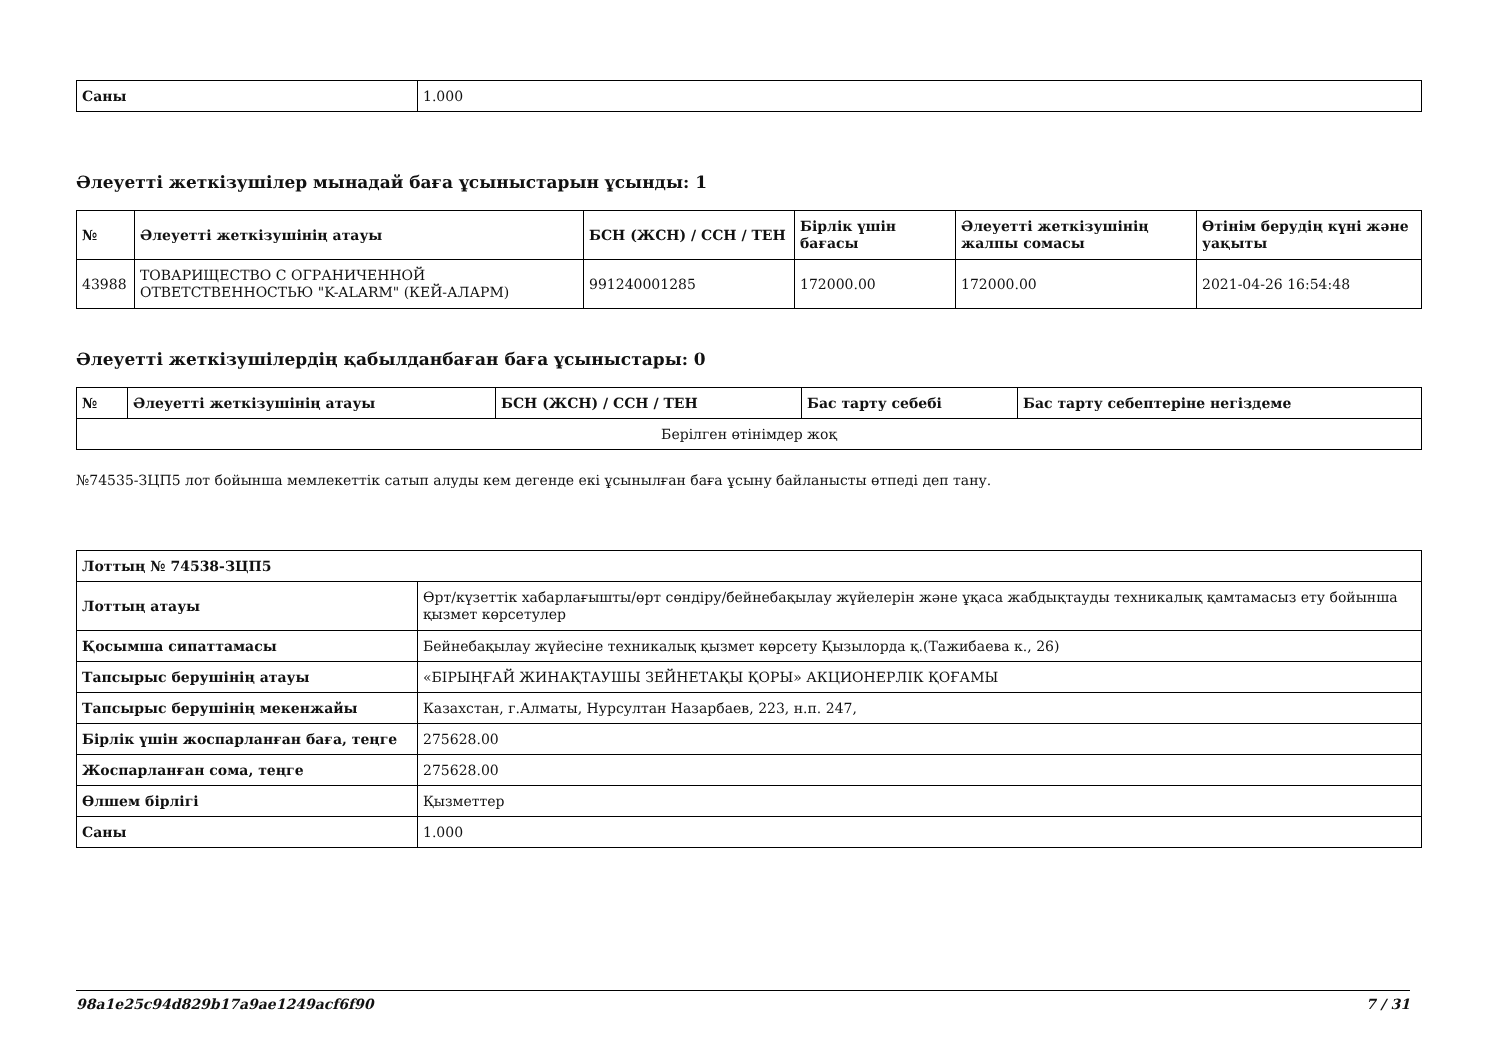| Саны | 1.000 |
Әлеуетті жеткізушілер мынадай баға ұсыныстарын ұсынды: 1
| № | Әлеуетті жеткізушінің атауы | БСН (ЖСН) / ССН / ТЕН | Бірлік үшін бағасы | Әлеуетті жеткізушінің жалпы сомасы | Өтінім берудің күні және уақыты |
| --- | --- | --- | --- | --- | --- |
| 43988 | ТОВАРИЩЕСТВО С ОГРАНИЧЕННОЙ ОТВЕТСТВЕННОСТЬЮ "K-ALARM" (КЕЙ-АЛАРМ) | 991240001285 | 172000.00 | 172000.00 | 2021-04-26 16:54:48 |
Әлеуетті жеткізушілердің қабылданбаған баға ұсыныстары: 0
| № | Әлеуетті жеткізушінің атауы | БСН (ЖСН) / ССН / ТЕН | Бас тарту себебі | Бас тарту себептеріне негіздеме |
| --- | --- | --- | --- | --- |
| Берілген өтінімдер жоқ | | | | |
№74535-ЗЦП5 лот бойынша мемлекеттік сатып алуды кем дегенде екі ұсынылған баға ұсыну байланысты өтпеді деп тану.
| Лоттың № 74538-ЗЦП5 | |
| Лоттың атауы | Өрт/күзеттік хабарлағышты/өрт сөндіру/бейнебақылау жүйелерін және ұқаса жабдықтауды техникалық қамтамасыз ету бойынша қызмет көрсетулер |
| Қосымша сипаттамасы | Бейнебақылау жүйесіне техникалық қызмет көрсету Қызылорда қ.(Тажибаева к., 26) |
| Тапсырыс берушінің атауы | «БІРЫҢҒАЙ ЖИНАҚТАУШЫ ЗЕЙНЕТАҚЫ ҚОРЫ» АКЦИОНЕРЛІК ҚОҒАМЫ |
| Тапсырыс берушінің мекенжайы | Казахстан, г.Алматы, Нурсултан Назарбаев, 223, н.п. 247, |
| Бірлік үшін жоспарланған баға, теңге | 275628.00 |
| Жоспарланған сома, теңге | 275628.00 |
| Өлшем бірлігі | Қызметтер |
| Саны | 1.000 |
98a1e25c94d829b17a9ae1249acf6f90 7 / 31